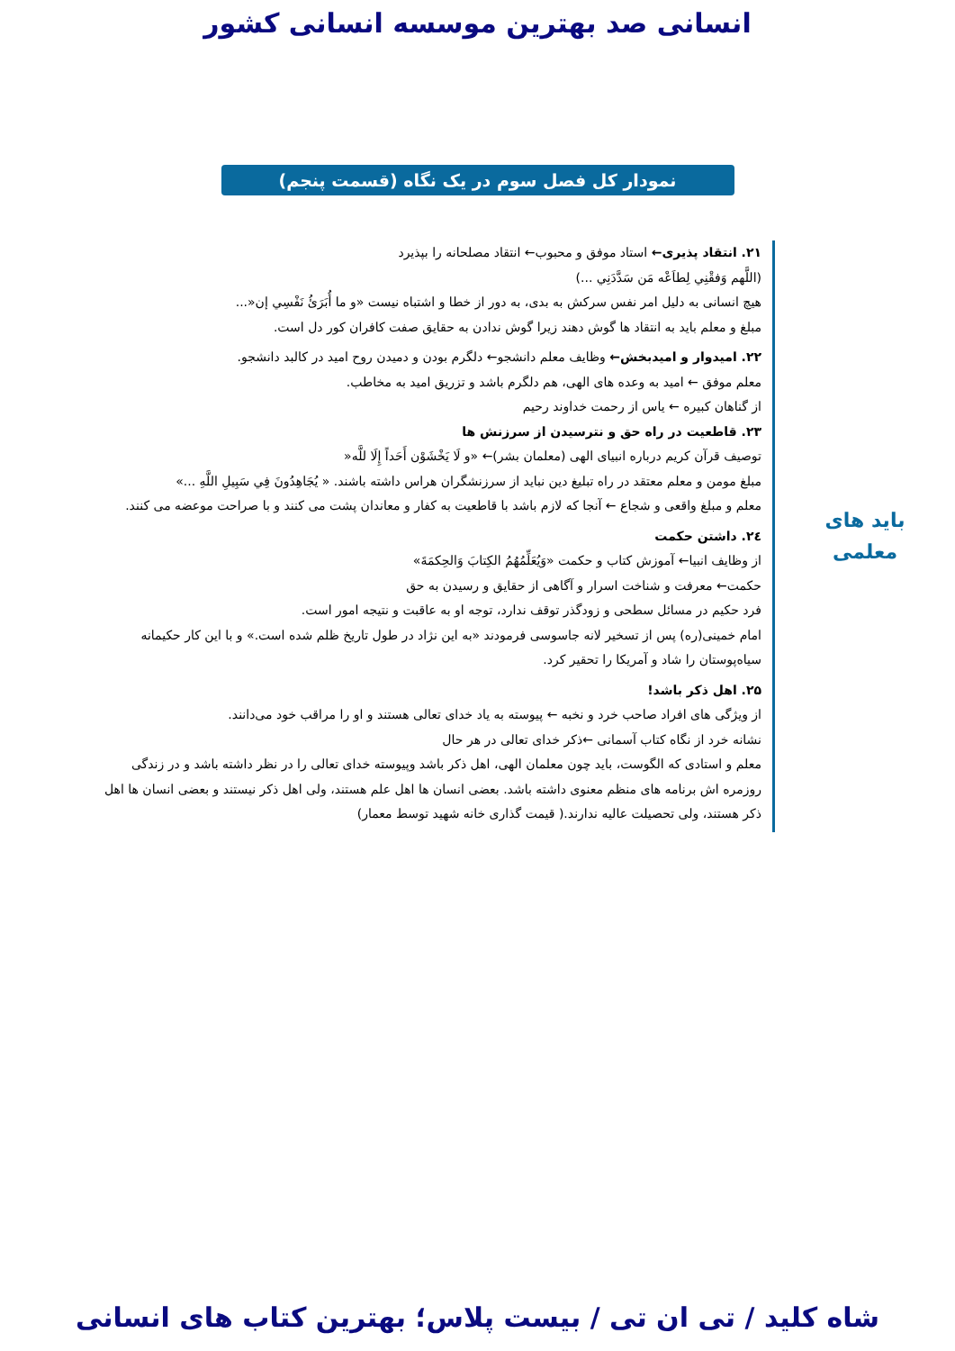انسانی صد بهترین موسسه انسانی کشور
نمودار کل فصل سوم در یک نگاه (قسمت پنجم)
باید های
معلمی
۲۱. انتقاد پذیری← استاد موفق و محبوب← انتقاد مصلحانه را بپذیرد
(اللَّهم وَفقْنِي لِطاَعْه مَن سَدَّدَنِي ...)
هیچ انسانی به دلیل امر نفس سرکش به بدی، به دور از خطا و اشتباه نیست «و ما أُبَرَئُ نَفْسِي إن«...
مبلغ و معلم باید به انتقاد ها گوش دهند زیرا گوش ندادن به حقایق صفت کافران کور دل است.
۲۲. امیدوار و امیدبخش← وظایف معلم دانشجو← دلگرم بودن و دمیدن روح امید در کالبد دانشجو.
معلم موفق ← امید به وعده های الهی، هم دلگرم باشد و تزریق امید به مخاطب.
از گناهان کبیره ← یاس از رحمت خداوند رحیم
۲۳. قاطعیت در راه حق و نترسیدن از سرزنش ها
توصیف قرآن کریم درباره انبیای الهی (معلمان بشر)← «و لَا يَخْشَوْن أَحَداً إِلَا للَّه«
مبلغ مومن و معلم معتقد در راه تبلیغ دین نباید از سرزنشگران هراس داشته باشند. « يُجَاهِدُونَ فِي سَبِيلِ اللَّهِ ...»
معلم و مبلغ واقعی و شجاع ← آنجا که لازم باشد با قاطعیت به کفار و معاندان پشت می کنند و با صراحت موعضه می کنند.
۲٤. داشتن حکمت
از وظایف انبیا← آموزش کتاب و حکمت «وَيُعَلِّمُهُمُ الكِتابَ وَالحِكمَةَ»
حکمت← معرفت و شناخت اسرار و آگاهی از حقایق و رسیدن به حق
فرد حکیم در مسائل سطحی و زودگذر توقف ندارد، توجه او به عاقبت و نتیجه امور است.
امام خمینی(ره) پس از تسخیر لانه جاسوسی فرمودند «به این نژاد در طول تاریخ ظلم شده است.» و با این کار حکیمانه سیاه‌پوستان را شاد و آمریکا را تحقیر کرد.
۲۵. اهل ذکر باشد!
از ویژگی های افراد صاحب خرد و نخبه ← پیوسته به یاد خدای تعالی هستند و او را مراقب خود می‌دانند.
نشانه خرد از نگاه کتاب آسمانی ←ذکر خدای تعالی در هر حال
معلم و استادی که الگوست، باید چون معلمان الهی، اهل ذکر باشد وپیوسته خدای تعالی را در نظر داشته باشد و در زندگی روزمره اش برنامه های منظم معنوی داشته باشد. بعضی انسان ها اهل علم هستند، ولی اهل ذکر نیستند و بعضی انسان ها اهل ذکر هستند، ولی تحصیلت عالیه ندارند.( قیمت گذاری خانه شهید توسط معمار)
شاه کلید / تی ان تی / بیست پلاس؛ بهترین کتاب های انسانی